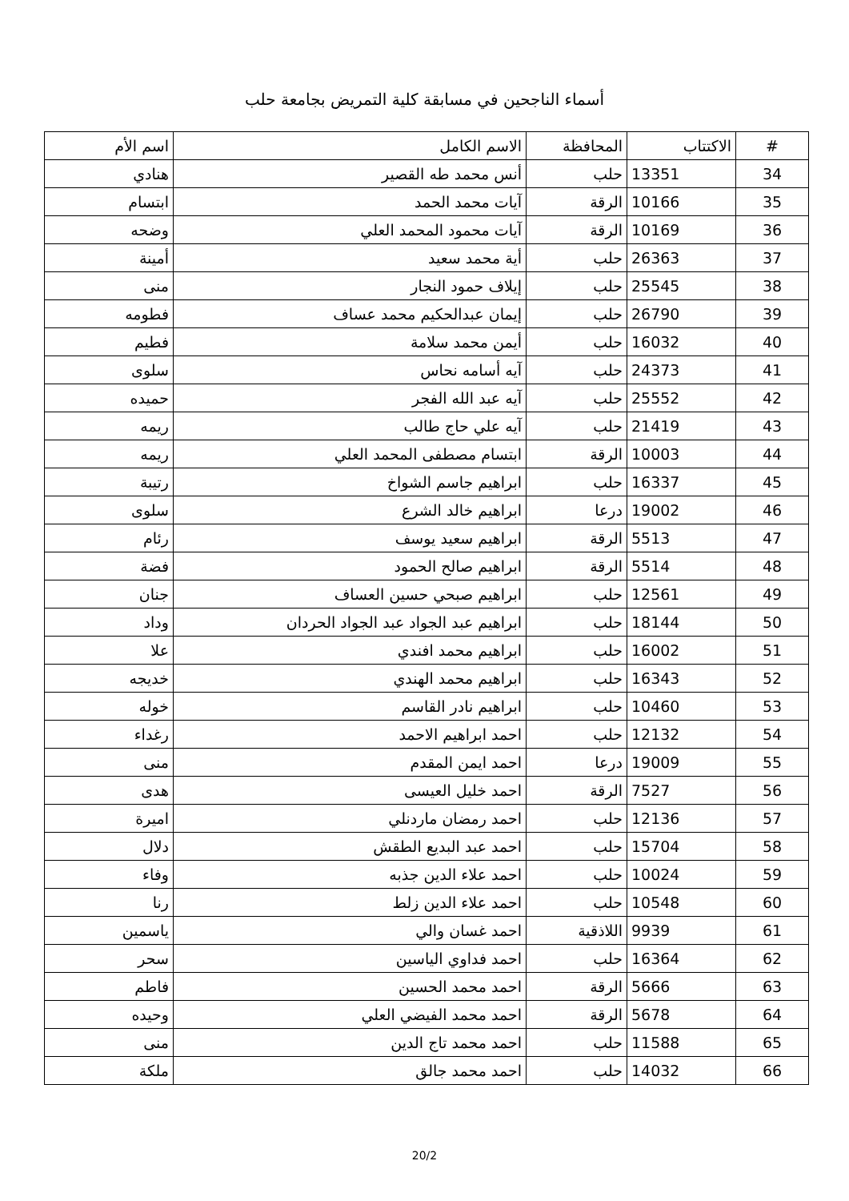أسماء الناجحين في مسابقة كلية التمريض بجامعة حلب
| # | الاكتتاب | المحافظة | الاسم الكامل | اسم الأم |
| --- | --- | --- | --- | --- |
| 34 | 13351 | حلب | أنس محمد طه القصير | هنادي |
| 35 | 10166 | الرقة | آيات محمد الحمد | ابتسام |
| 36 | 10169 | الرقة | آيات محمود المحمد العلي | وضحه |
| 37 | 26363 | حلب | أية محمد سعيد | أمينة |
| 38 | 25545 | حلب | إيلاف حمود النجار | منى |
| 39 | 26790 | حلب | إيمان عبدالحكيم محمد عساف | فطومه |
| 40 | 16032 | حلب | أيمن محمد سلامة | فطيم |
| 41 | 24373 | حلب | آيه أسامه نحاس | سلوى |
| 42 | 25552 | حلب | آيه عبد الله الفجر | حميده |
| 43 | 21419 | حلب | آيه علي حاج طالب | ريمه |
| 44 | 10003 | الرقة | ابتسام مصطفى المحمد العلي | ريمه |
| 45 | 16337 | حلب | ابراهيم جاسم الشواخ | رتيبة |
| 46 | 19002 | درعا | ابراهيم خالد الشرع | سلوى |
| 47 | 5513 | الرقة | ابراهيم سعيد يوسف | رئام |
| 48 | 5514 | الرقة | ابراهيم صالح الحمود | فضة |
| 49 | 12561 | حلب | ابراهيم صبحي حسين العساف | جنان |
| 50 | 18144 | حلب | ابراهيم عبد الجواد عبد الجواد الحردان | وداد |
| 51 | 16002 | حلب | ابراهيم محمد افندي | علا |
| 52 | 16343 | حلب | ابراهيم محمد الهندي | خديجه |
| 53 | 10460 | حلب | ابراهيم نادر القاسم | خوله |
| 54 | 12132 | حلب | احمد ابراهيم الاحمد | رغداء |
| 55 | 19009 | درعا | احمد ايمن المقدم | منى |
| 56 | 7527 | الرقة | احمد خليل العيسى | هدى |
| 57 | 12136 | حلب | احمد رمضان ماردنلي | اميرة |
| 58 | 15704 | حلب | احمد عبد البديع الطقش | دلال |
| 59 | 10024 | حلب | احمد علاء الدين جذبه | وفاء |
| 60 | 10548 | حلب | احمد علاء الدين زلط | رنا |
| 61 | 9939 | اللاذقية | احمد غسان والي | ياسمين |
| 62 | 16364 | حلب | احمد فداوي الياسين | سحر |
| 63 | 5666 | الرقة | احمد محمد الحسين | فاطم |
| 64 | 5678 | الرقة | احمد محمد الفيضي العلي | وحيده |
| 65 | 11588 | حلب | احمد محمد تاج الدين | منى |
| 66 | 14032 | حلب | احمد محمد جالق | ملكة |
20/2